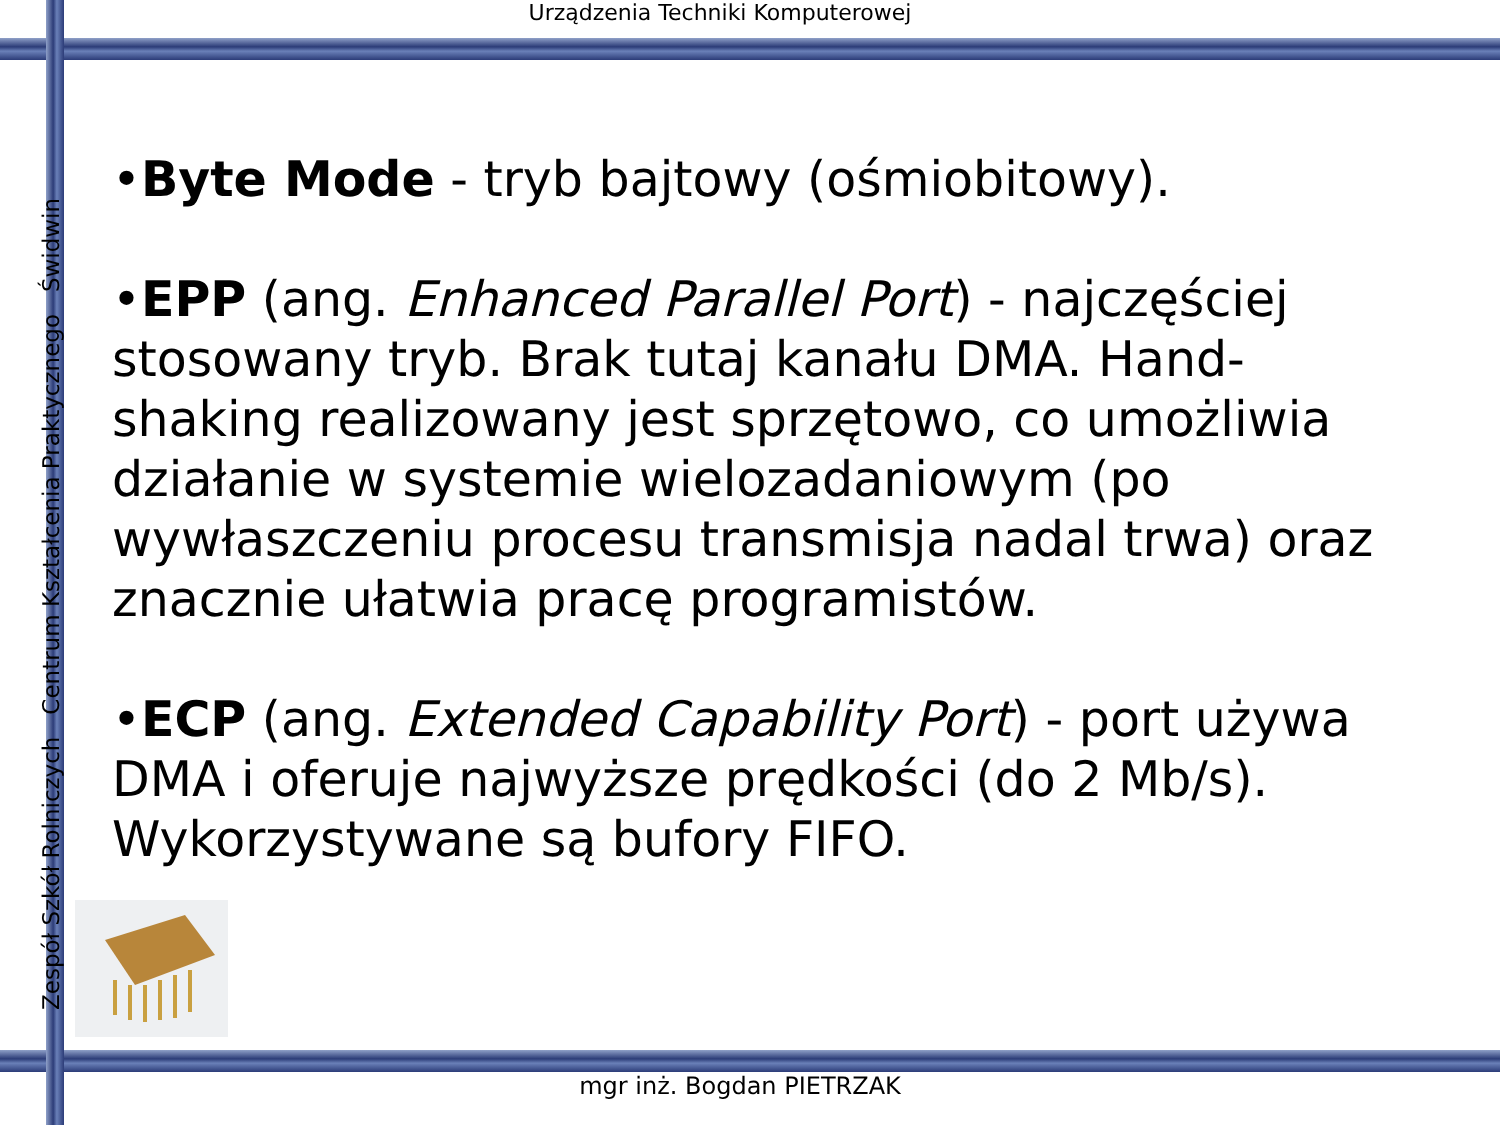Urządzenia Techniki Komputerowej
Zespół Szkół Rolniczych Centrum Kształcenia Praktycznego Świdwin
•Byte Mode - tryb bajtowy (ośmiobitowy).
•EPP (ang. Enhanced Parallel Port) - najczęściej stosowany tryb. Brak tutaj kanału DMA. Hand-shaking realizowany jest sprzętowo, co umożliwia działanie w systemie wielozadaniowym (po wywłaszczeniu procesu transmisja nadal trwa) oraz znacznie ułatwia pracę programistów.
•ECP (ang. Extended Capability Port) - port używa DMA i oferuje najwyższe prędkości (do 2 Mb/s). Wykorzystywane są bufory FIFO.
mgr inż. Bogdan PIETRZAK